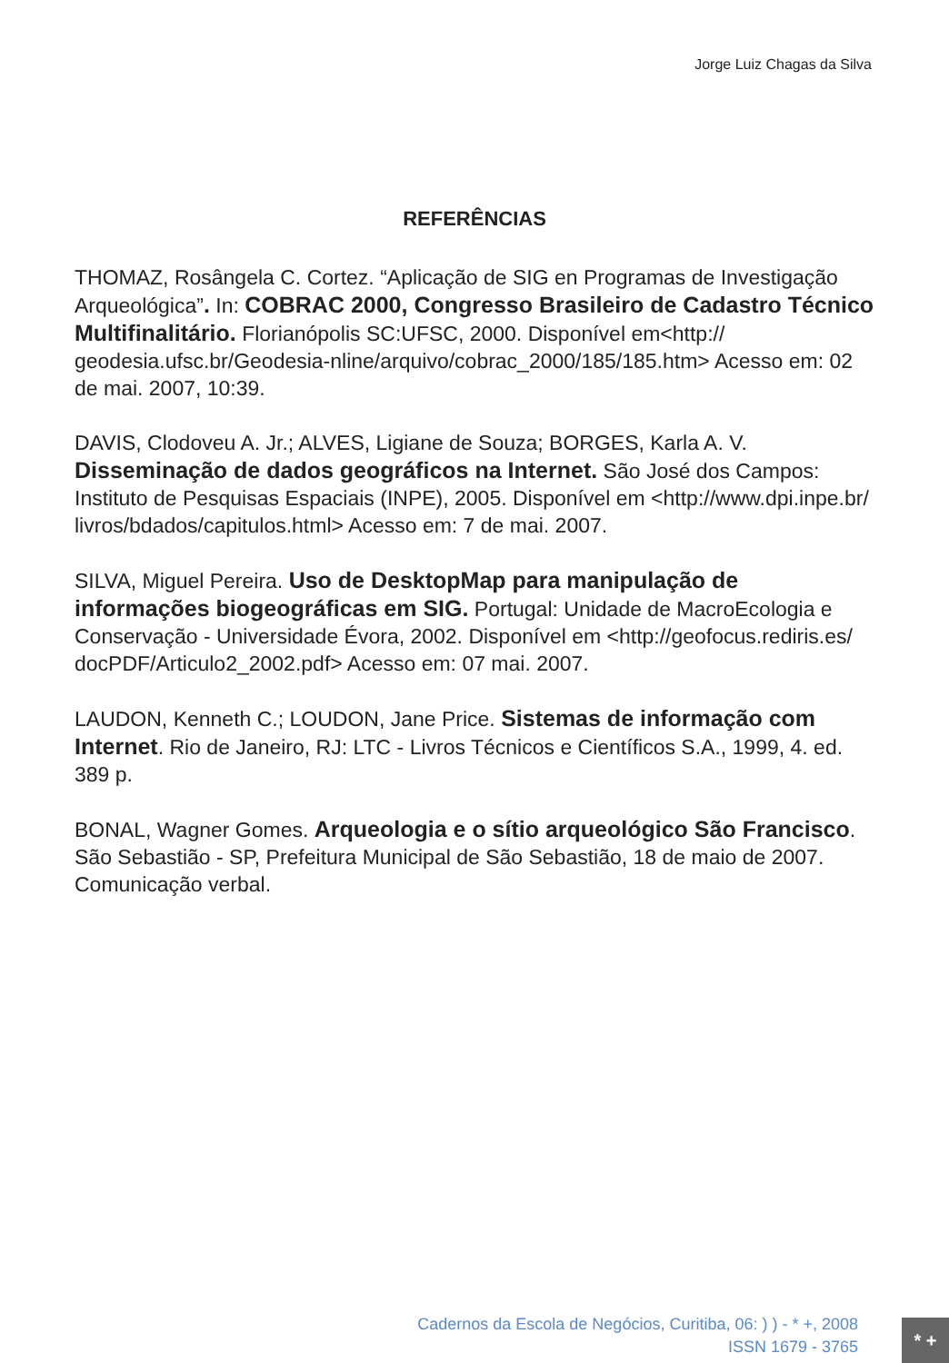Jorge Luiz Chagas da Silva
REFERÊNCIAS
THOMAZ, Rosângela C. Cortez. “Aplicação de SIG en Programas de Investigação Arqueológica”. In: COBRAC 2000, Congresso Brasileiro de Cadastro Técnico Multifinalitário. Florianópolis SC:UFSC, 2000. Disponível em<http:// geodesia.ufsc.br/Geodesia-nline/arquivo/cobrac_2000/185/185.htm> Acesso em: 02 de mai. 2007, 10:39.
DAVIS, Clodoveu A. Jr.; ALVES, Ligiane de Souza; BORGES, Karla A. V. Disseminação de dados geográficos na Internet. São José dos Campos: Instituto de Pesquisas Espaciais (INPE), 2005. Disponível em <http://www.dpi.inpe.br/ livros/bdados/capitulos.html> Acesso em: 7 de mai. 2007.
SILVA, Miguel Pereira. Uso de DesktopMap para manipulação de informações biogeográficas em SIG. Portugal: Unidade de MacroEcologia e Conservação - Universidade Évora, 2002. Disponível em <http://geofocus.rediris.es/ docPDF/Articulo2_2002.pdf> Acesso em: 07 mai. 2007.
LAUDON, Kenneth C.; LOUDON, Jane Price. Sistemas de informação com Internet. Rio de Janeiro, RJ: LTC - Livros Técnicos e Científicos S.A., 1999, 4. ed. 389 p.
BONAL, Wagner Gomes. Arqueologia e o sítio arqueológico São Francisco. São Sebastião - SP, Prefeitura Municipal de São Sebastião, 18 de maio de 2007. Comunicação verbal.
Cadernos da Escola de Negócios, Curitiba, 06: ) ) - * +, 2008
ISSN 1679 - 3765
* +